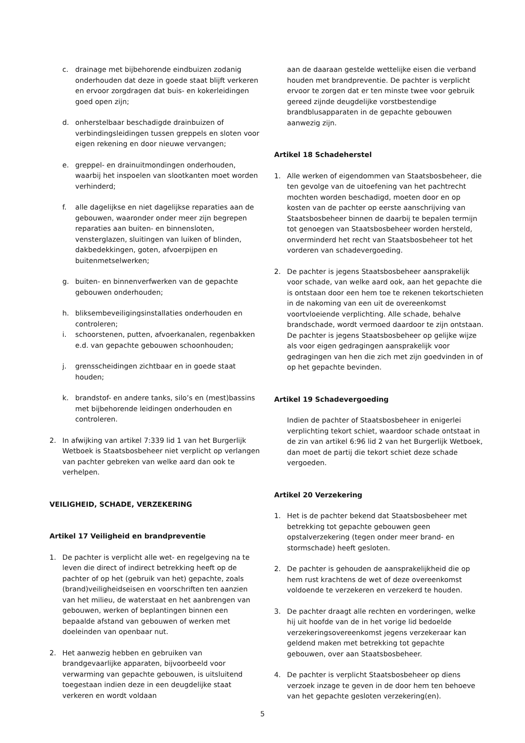c. drainage met bijbehorende eindbuizen zodanig onderhouden dat deze in goede staat blijft verkeren en ervoor zorgdragen dat buis- en kokerleidingen goed open zijn;
d. onherstelbaar beschadigde drainbuizen of verbindingsleidingen tussen greppels en sloten voor eigen rekening en door nieuwe vervangen;
e. greppel- en drainuitmondingen onderhouden, waarbij het inspoelen van slootkanten moet worden verhinderd;
f. alle dagelijkse en niet dagelijkse reparaties aan de gebouwen, waaronder onder meer zijn begrepen reparaties aan buiten- en binnensloten, vensterglazen, sluitingen van luiken of blinden, dakbedekkingen, goten, afvoerpijpen en buitenmetselwerken;
g. buiten- en binnenverfwerken van de gepachte gebouwen onderhouden;
h. bliksembeveiligingsinstallaties onderhouden en controleren;
i. schoorstenen, putten, afvoerkanalen, regenbakken e.d. van gepachte gebouwen schoonhouden;
j. grensscheidingen zichtbaar en in goede staat houden;
k. brandstof- en andere tanks, silo’s en (mest)bassins met bijbehorende leidingen onderhouden en controleren.
2. In afwijking van artikel 7:339 lid 1 van het Burgerlijk Wetboek is Staatsbosbeheer niet verplicht op verlangen van pachter gebreken van welke aard dan ook te verhelpen.
VEILIGHEID, SCHADE, VERZEKERING
Artikel 17 Veiligheid en brandpreventie
1. De pachter is verplicht alle wet- en regelgeving na te leven die direct of indirect betrekking heeft op de pachter of op het (gebruik van het) gepachte, zoals (brand)veiligheidseisen en voorschriften ten aanzien van het milieu, de waterstaat en het aanbrengen van gebouwen, werken of beplantingen binnen een bepaalde afstand van gebouwen of werken met doeleinden van openbaar nut.
2. Het aanwezig hebben en gebruiken van brandgevaarlijke apparaten, bijvoorbeeld voor verwarming van gepachte gebouwen, is uitsluitend toegestaan indien deze in een deugdelijke staat verkeren en wordt voldaan
aan de daaraan gestelde wettelijke eisen die verband houden met brandpreventie. De pachter is verplicht ervoor te zorgen dat er ten minste twee voor gebruik gereed zijnde deugdelijke vorstbestendige brandblusapparaten in de gepachte gebouwen aanwezig zijn.
Artikel 18 Schadeherstel
1. Alle werken of eigendommen van Staatsbosbeheer, die ten gevolge van de uitoefening van het pachtrecht mochten worden beschadigd, moeten door en op kosten van de pachter op eerste aanschrijving van Staatsbosbeheer binnen de daarbij te bepalen termijn tot genoegen van Staatsbosbeheer worden hersteld, onverminderd het recht van Staatsbosbeheer tot het vorderen van schadevergoeding.
2. De pachter is jegens Staatsbosbeheer aansprakelijk voor schade, van welke aard ook, aan het gepachte die is ontstaan door een hem toe te rekenen tekortschieten in de nakoming van een uit de overeenkomst voortvloeiende verplichting. Alle schade, behalve brandschade, wordt vermoed daardoor te zijn ontstaan. De pachter is jegens Staatsbosbeheer op gelijke wijze als voor eigen gedragingen aansprakelijk voor gedragingen van hen die zich met zijn goedvinden in of op het gepachte bevinden.
Artikel 19 Schadevergoeding
Indien de pachter of Staatsbosbeheer in enigerlei verplichting tekort schiet, waardoor schade ontstaat in de zin van artikel 6:96 lid 2 van het Burgerlijk Wetboek, dan moet de partij die tekort schiet deze schade vergoeden.
Artikel 20 Verzekering
1. Het is de pachter bekend dat Staatsbosbeheer met betrekking tot gepachte gebouwen geen opstalverzekering (tegen onder meer brand- en stormschade) heeft gesloten.
2. De pachter is gehouden de aansprakelijkheid die op hem rust krachtens de wet of deze overeenkomst voldoende te verzekeren en verzekerd te houden.
3. De pachter draagt alle rechten en vorderingen, welke hij uit hoofde van de in het vorige lid bedoelde verzekeringsovereenkomst jegens verzekeraar kan geldend maken met betrekking tot gepachte gebouwen, over aan Staatsbosbeheer.
4. De pachter is verplicht Staatsbosbeheer op diens verzoek inzage te geven in de door hem ten behoeve van het gepachte gesloten verzekering(en).
5